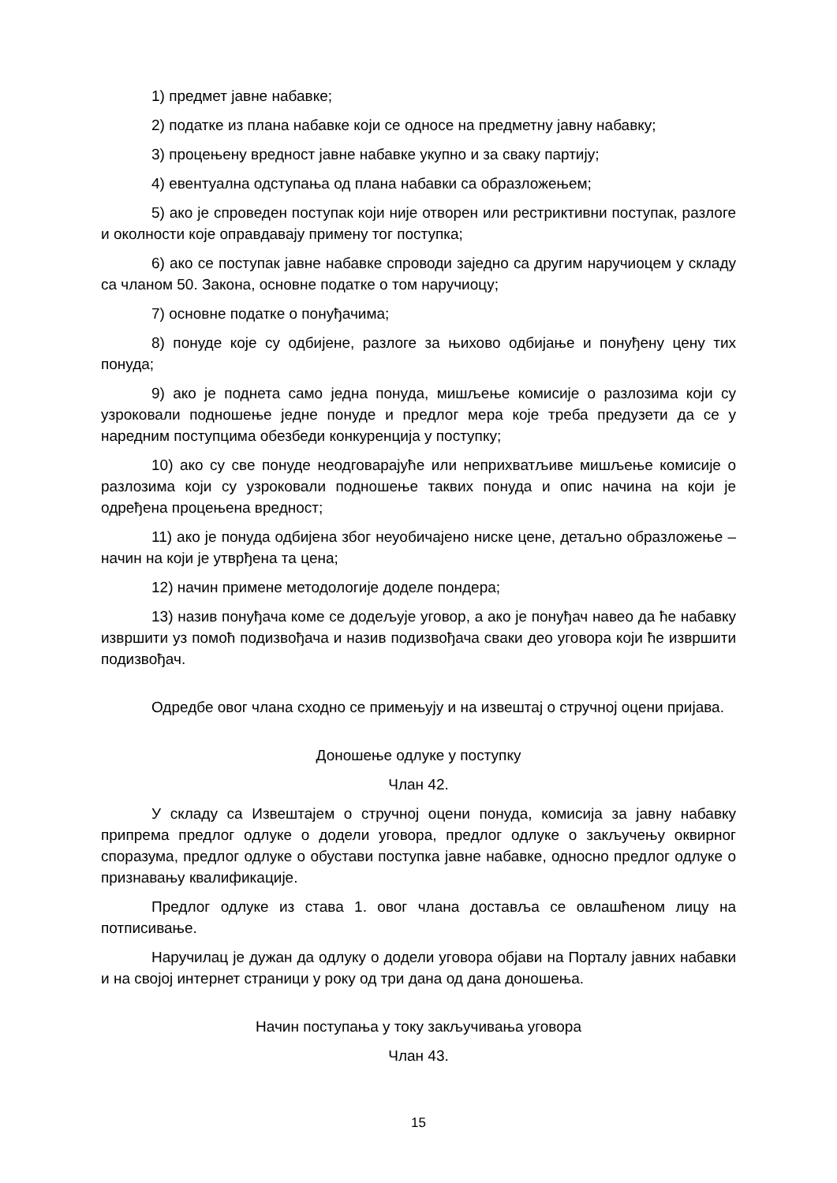1) предмет јавне набавке;
2) податке из плана набавке који се односе на предметну јавну набавку;
3) процењену вредност јавне набавке укупно и за сваку партију;
4) евентуална одступања од плана набавки са образложењем;
5) ако је спроведен поступак који није отворен или рестриктивни поступак, разлоге и околности које оправдавају примену тог поступка;
6) ако се поступак јавне набавке спроводи заједно са другим наручиоцем у складу са чланом 50. Закона, основне податке о том наручиоцу;
7) основне податке о понуђачима;
8) понуде које су одбијене, разлоге за њихово одбијање и понуђену цену тих понуда;
9) ако је поднета само једна понуда, мишљење комисије о разлозима који су узроковали подношење једне понуде и предлог мера које треба предузети да се у наредним поступцима обезбеди конкуренција у поступку;
10) ако су све понуде неодговарајуће или неприхватљиве мишљење комисије о разлозима који су узроковали подношење таквих понуда и опис начина на који је одређена процењена вредност;
11) ако је понуда одбијена због неуобичајено ниске цене, детаљно образложење – начин на који је утврђена та цена;
12) начин примене методологије доделе пондера;
13) назив понуђача коме се додељује уговор, а ако је понуђач навео да ће набавку извршити уз помоћ подизвођача и назив подизвођача сваки део уговора који ће извршити подизвођач.
Одредбе овог члана сходно се примењују и на извештај о стручној оцени пријава.
Доношење одлуке у поступку
Члан 42.
У складу са Извештајем о стручној оцени понуда, комисија за јавну набавку припрема предлог одлуке о додели уговора, предлог одлуке о закључењу оквирног споразума, предлог одлуке о обустави поступка јавне набавке, односно предлог одлуке о признавању квалификације.
Предлог одлуке из става 1. овог члана доставља се овлашћеном лицу на потписивање.
Наручилац је дужан да одлуку о додели уговора објави на Порталу јавних набавки и на својој интернет страници у року од три дана од дана доношења.
Начин поступања у току закључивања уговора
Члан 43.
15